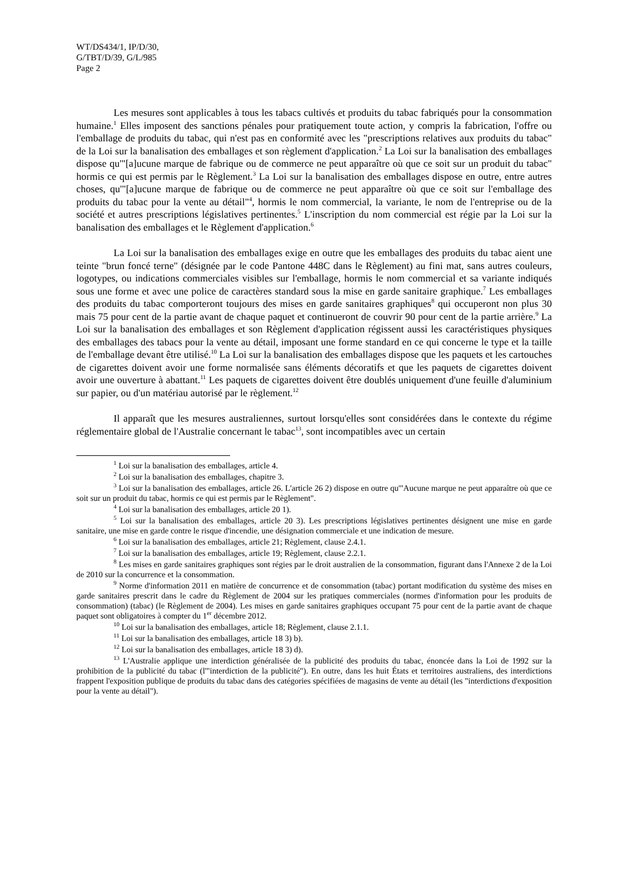WT/DS434/1, IP/D/30,
G/TBT/D/39, G/L/985
Page 2
Les mesures sont applicables à tous les tabacs cultivés et produits du tabac fabriqués pour la consommation humaine.<sup>1</sup> Elles imposent des sanctions pénales pour pratiquement toute action, y compris la fabrication, l'offre ou l'emballage de produits du tabac, qui n'est pas en conformité avec les "prescriptions relatives aux produits du tabac" de la Loi sur la banalisation des emballages et son règlement d'application.<sup>2</sup> La Loi sur la banalisation des emballages dispose qu'"[a]ucune marque de fabrique ou de commerce ne peut apparaître où que ce soit sur un produit du tabac" hormis ce qui est permis par le Règlement.<sup>3</sup> La Loi sur la banalisation des emballages dispose en outre, entre autres choses, qu'"[a]ucune marque de fabrique ou de commerce ne peut apparaître où que ce soit sur l'emballage des produits du tabac pour la vente au détail"<sup>4</sup>, hormis le nom commercial, la variante, le nom de l'entreprise ou de la société et autres prescriptions législatives pertinentes.<sup>5</sup> L'inscription du nom commercial est régie par la Loi sur la banalisation des emballages et le Règlement d'application.<sup>6</sup>
La Loi sur la banalisation des emballages exige en outre que les emballages des produits du tabac aient une teinte "brun foncé terne" (désignée par le code Pantone 448C dans le Règlement) au fini mat, sans autres couleurs, logotypes, ou indications commerciales visibles sur l'emballage, hormis le nom commercial et sa variante indiqués sous une forme et avec une police de caractères standard sous la mise en garde sanitaire graphique.<sup>7</sup> Les emballages des produits du tabac comporteront toujours des mises en garde sanitaires graphiques<sup>8</sup> qui occuperont non plus 30 mais 75 pour cent de la partie avant de chaque paquet et continueront de couvrir 90 pour cent de la partie arrière.<sup>9</sup> La Loi sur la banalisation des emballages et son Règlement d'application régissent aussi les caractéristiques physiques des emballages des tabacs pour la vente au détail, imposant une forme standard en ce qui concerne le type et la taille de l'emballage devant être utilisé.<sup>10</sup> La Loi sur la banalisation des emballages dispose que les paquets et les cartouches de cigarettes doivent avoir une forme normalisée sans éléments décoratifs et que les paquets de cigarettes doivent avoir une ouverture à abattant.<sup>11</sup> Les paquets de cigarettes doivent être doublés uniquement d'une feuille d'aluminium sur papier, ou d'un matériau autorisé par le règlement.<sup>12</sup>
Il apparaît que les mesures australiennes, surtout lorsqu'elles sont considérées dans le contexte du régime réglementaire global de l'Australie concernant le tabac<sup>13</sup>, sont incompatibles avec un certain
<sup>1</sup> Loi sur la banalisation des emballages, article 4.
<sup>2</sup> Loi sur la banalisation des emballages, chapitre 3.
<sup>3</sup> Loi sur la banalisation des emballages, article 26. L'article 26 2) dispose en outre qu'"Aucune marque ne peut apparaître où que ce soit sur un produit du tabac, hormis ce qui est permis par le Règlement".
<sup>4</sup> Loi sur la banalisation des emballages, article 20 1).
<sup>5</sup> Loi sur la banalisation des emballages, article 20 3). Les prescriptions législatives pertinentes désignent une mise en garde sanitaire, une mise en garde contre le risque d'incendie, une désignation commerciale et une indication de mesure.
<sup>6</sup> Loi sur la banalisation des emballages, article 21; Règlement, clause 2.4.1.
<sup>7</sup> Loi sur la banalisation des emballages, article 19; Règlement, clause 2.2.1.
<sup>8</sup> Les mises en garde sanitaires graphiques sont régies par le droit australien de la consommation, figurant dans l'Annexe 2 de la Loi de 2010 sur la concurrence et la consommation.
<sup>9</sup> Norme d'information 2011 en matière de concurrence et de consommation (tabac) portant modification du système des mises en garde sanitaires prescrit dans le cadre du Règlement de 2004 sur les pratiques commerciales (normes d'information pour les produits de consommation) (tabac) (le Règlement de 2004). Les mises en garde sanitaires graphiques occupant 75 pour cent de la partie avant de chaque paquet sont obligatoires à compter du 1<sup>er</sup> décembre 2012.
<sup>10</sup> Loi sur la banalisation des emballages, article 18; Règlement, clause 2.1.1.
<sup>11</sup> Loi sur la banalisation des emballages, article 18 3) b).
<sup>12</sup> Loi sur la banalisation des emballages, article 18 3) d).
<sup>13</sup> L'Australie applique une interdiction généralisée de la publicité des produits du tabac, énoncée dans la Loi de 1992 sur la prohibition de la publicité du tabac (l'"interdiction de la publicité"). En outre, dans les huit États et territoires australiens, des interdictions frappent l'exposition publique de produits du tabac dans des catégories spécifiées de magasins de vente au détail (les "interdictions d'exposition pour la vente au détail").